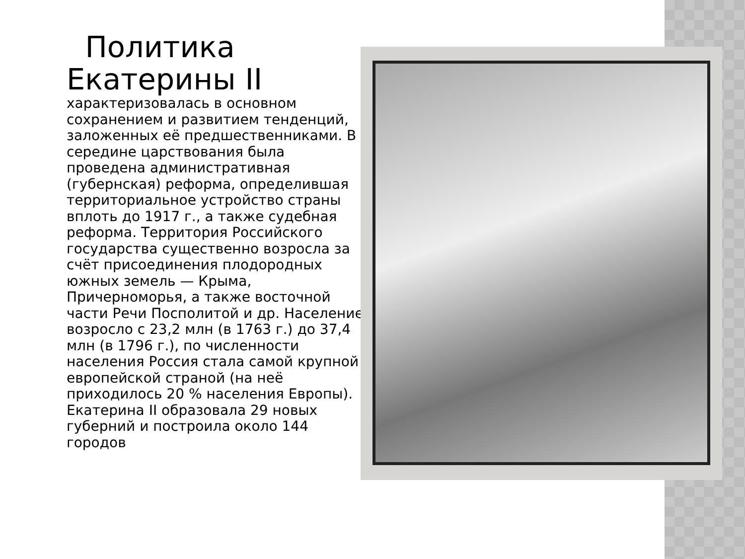Политика
Екатерины II
характеризовалась в основном сохранением и развитием тенденций, заложенных её предшественниками. В середине царствования была проведена административная (губернская) реформа, определившая территориальное устройство страны вплоть до 1917 г., а также судебная реформа. Территория Российского государства существенно возросла за счёт присоединения плодородных южных земель — Крыма, Причерноморья, а также восточной части Речи Посполитой и др. Население возросло с 23,2 млн (в 1763 г.) до 37,4 млн (в 1796 г.), по численности населения Россия стала самой крупной европейской страной (на неё приходилось 20 % населения Европы). Екатерина II образовала 29 новых губерний и построила около 144 городов